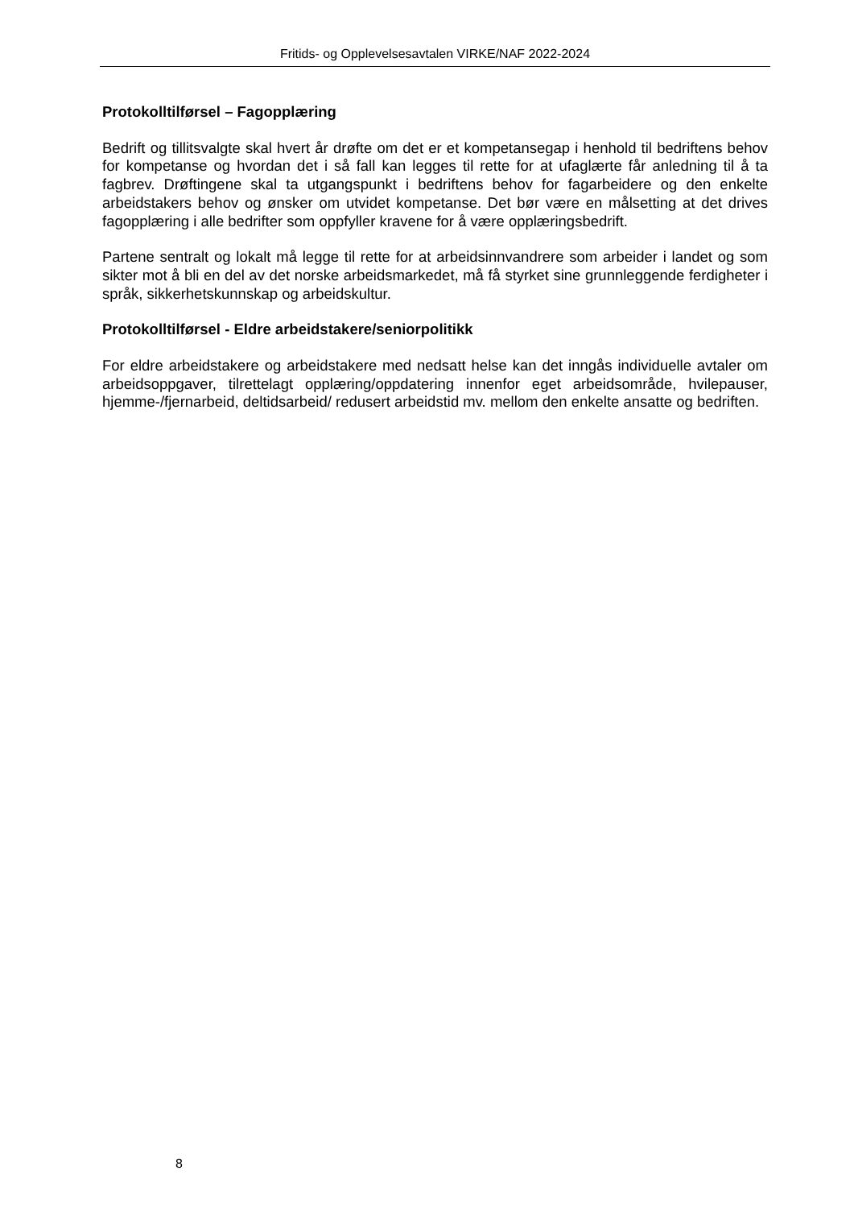Fritids- og Opplevelsesavtalen VIRKE/NAF 2022-2024
Protokolltilførsel – Fagopplæring
Bedrift og tillitsvalgte skal hvert år drøfte om det er et kompetansegap i henhold til bedriftens behov for kompetanse og hvordan det i så fall kan legges til rette for at ufaglærte får anledning til å ta fagbrev. Drøftingene skal ta utgangspunkt i bedriftens behov for fagarbeidere og den enkelte arbeidstakers behov og ønsker om utvidet kompetanse. Det bør være en målsetting at det drives fagopplæring i alle bedrifter som oppfyller kravene for å være opplæringsbedrift.
Partene sentralt og lokalt må legge til rette for at arbeidsinnvandrere som arbeider i landet og som sikter mot å bli en del av det norske arbeidsmarkedet, må få styrket sine grunnleggende ferdigheter i språk, sikkerhetskunnskap og arbeidskultur.
Protokolltilførsel - Eldre arbeidstakere/seniorpolitikk
For eldre arbeidstakere og arbeidstakere med nedsatt helse kan det inngås individuelle avtaler om arbeidsoppgaver, tilrettelagt opplæring/oppdatering innenfor eget arbeidsområde, hvilepauser, hjemme-/fjernarbeid, deltidsarbeid/ redusert arbeidstid mv. mellom den enkelte ansatte og bedriften.
8